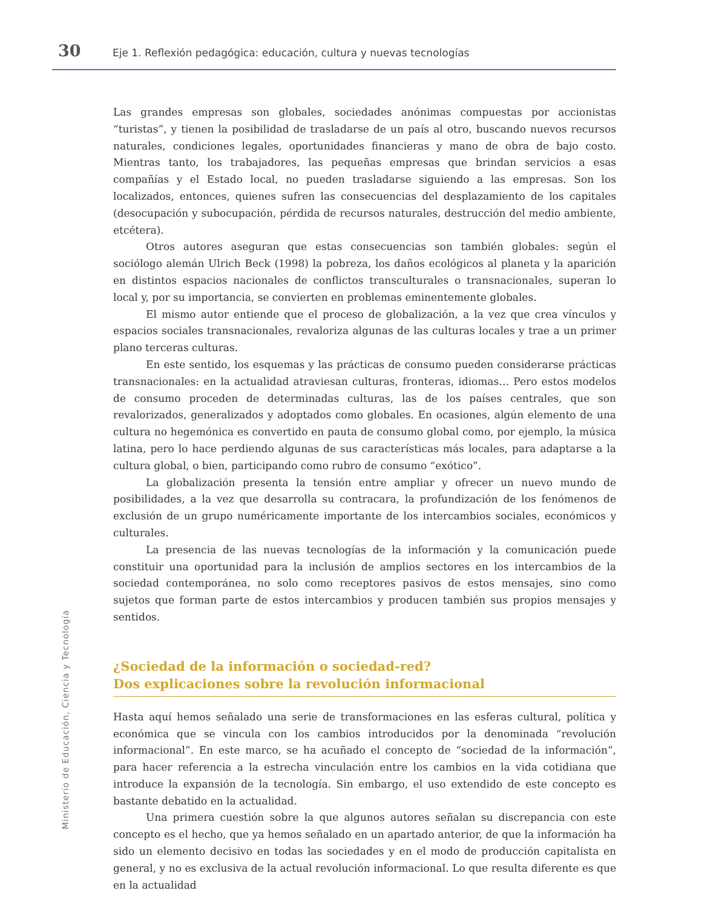30 Eje 1. Reflexión pedagógica: educación, cultura y nuevas tecnologías
Ministerio de Educación, Ciencia y Tecnología
Las grandes empresas son globales, sociedades anónimas compuestas por accionistas “turistas”, y tienen la posibilidad de trasladarse de un país al otro, buscando nuevos recursos naturales, condiciones legales, oportunidades financieras y mano de obra de bajo costo. Mientras tanto, los trabajadores, las pequeñas empresas que brindan servicios a esas compañías y el Estado local, no pueden trasladarse siguiendo a las empresas. Son los localizados, entonces, quienes sufren las consecuencias del desplazamiento de los capitales (desocupación y subocupación, pérdida de recursos naturales, destrucción del medio ambiente, etcétera).
Otros autores aseguran que estas consecuencias son también globales: según el sociólogo alemán Ulrich Beck (1998) la pobreza, los daños ecológicos al planeta y la aparición en distintos espacios nacionales de conflictos transculturales o transnacionales, superan lo local y, por su importancia, se convierten en problemas eminentemente globales.
El mismo autor entiende que el proceso de globalización, a la vez que crea vínculos y espacios sociales transnacionales, revaloriza algunas de las culturas locales y trae a un primer plano terceras culturas.
En este sentido, los esquemas y las prácticas de consumo pueden considerarse prácticas transnacionales: en la actualidad atraviesan culturas, fronteras, idiomas… Pero estos modelos de consumo proceden de determinadas culturas, las de los países centrales, que son revalorizados, generalizados y adoptados como globales. En ocasiones, algún elemento de una cultura no hegemónica es convertido en pauta de consumo global como, por ejemplo, la música latina, pero lo hace perdiendo algunas de sus características más locales, para adaptarse a la cultura global, o bien, participando como rubro de consumo “exótico”.
La globalización presenta la tensión entre ampliar y ofrecer un nuevo mundo de posibilidades, a la vez que desarrolla su contracara, la profundización de los fenómenos de exclusión de un grupo numéricamente importante de los intercambios sociales, económicos y culturales.
La presencia de las nuevas tecnologías de la información y la comunicación puede constituir una oportunidad para la inclusión de amplios sectores en los intercambios de la sociedad contemporánea, no solo como receptores pasivos de estos mensajes, sino como sujetos que forman parte de estos intercambios y producen también sus propios mensajes y sentidos.
¿Sociedad de la información o sociedad-red?
Dos explicaciones sobre la revolución informacional
Hasta aquí hemos señalado una serie de transformaciones en las esferas cultural, política y económica que se vincula con los cambios introducidos por la denominada “revolución informacional”. En este marco, se ha acuñado el concepto de “sociedad de la información”, para hacer referencia a la estrecha vinculación entre los cambios en la vida cotidiana que introduce la expansión de la tecnología. Sin embargo, el uso extendido de este concepto es bastante debatido en la actualidad.
Una primera cuestión sobre la que algunos autores señalan su discrepancia con este concepto es el hecho, que ya hemos señalado en un apartado anterior, de que la información ha sido un elemento decisivo en todas las sociedades y en el modo de producción capitalista en general, y no es exclusiva de la actual revolución informacional. Lo que resulta diferente es que en la actualidad